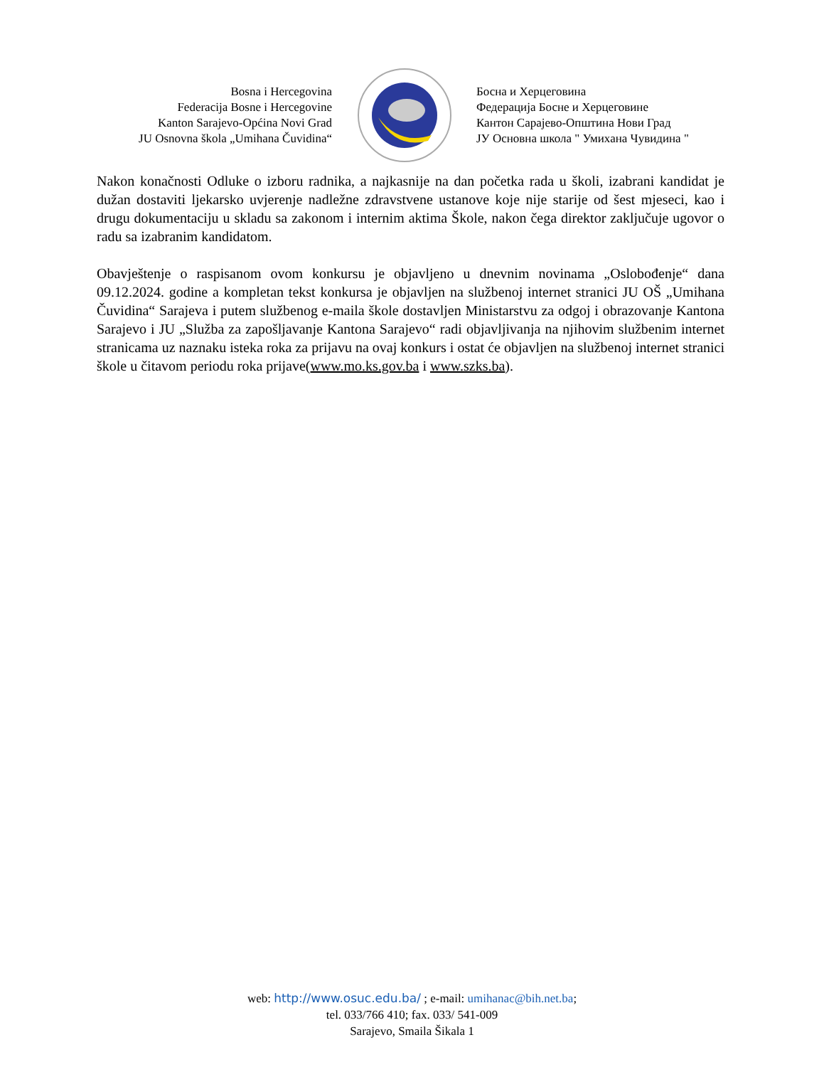Bosna i Hercegovina
Federacija Bosne i Hercegovine
Kanton Sarajevo-Općina Novi Grad
JU Osnovna škola „Umihana Čuvidina“
Босна и Херцеговина
Федерација Босне и Херцеговине
Кантон Сарајево-Општина Нови Град
ЈУ Основна школа " Умихана Чувидина "
Nakon konačnosti Odluke o izboru radnika, a najkasnije na dan početka rada u školi, izabrani kandidat je dužan dostaviti ljekarsko uvjerenje nadležne zdravstvene ustanove koje nije starije od šest mjeseci, kao i drugu dokumentaciju u skladu sa zakonom i internim aktima Škole, nakon čega direktor zaključuje ugovor o radu sa izabranim kandidatom.
Obavještenje o raspisanom ovom konkursu je objavljeno u dnevnim novinama „Oslobođenje“ dana 09.12.2024. godine a kompletan tekst konkursa je objavljen na službenoj internet stranici JU OŠ „Umihana Čuvidina“ Sarajeva i putem službenog e-maila škole dostavljen Ministarstvu za odgoj i obrazovanje Kantona Sarajevo i JU „Služba za zapošljavanje Kantona Sarajevo“ radi objavljivanja na njihovim službenim internet stranicama uz naznaku isteka roka za prijavu na ovaj konkurs i ostat će objavljen na službenoj internet stranici škole u čitavom periodu roka prijave(www.mo.ks.gov.ba i www.szks.ba).
web: http://www.osuc.edu.ba/ ; e-mail: umihanac@bih.net.ba;
tel. 033/766 410; fax. 033/ 541-009
Sarajevo, Smaila Šikala 1